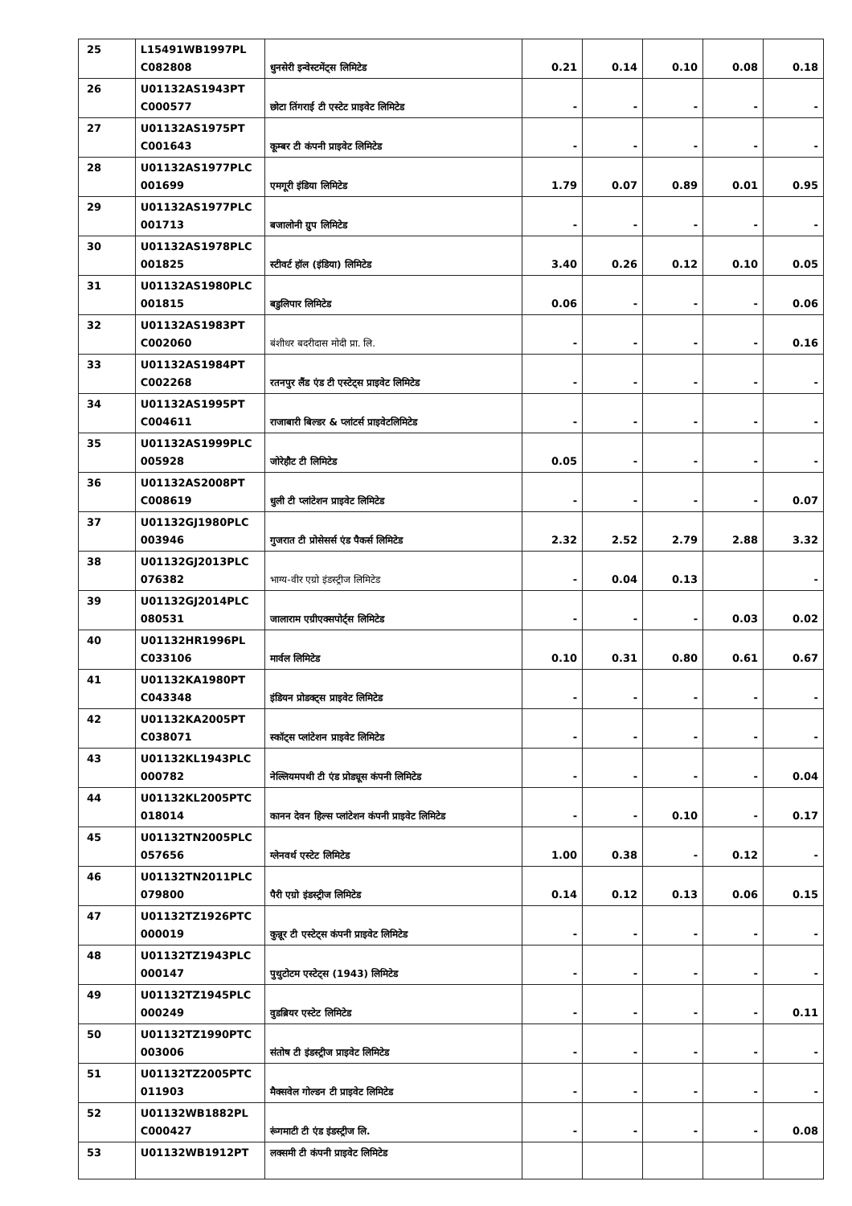| 25 | L15491WB1997PL C082808 | धुनसेरी इन्वेस्टमेंट्स लिमिटेड | 0.21 | 0.14 | 0.10 | 0.08 | 0.18 |
| 26 | U01132AS1943PT C000577 | छोटा तिंगराई टी एस्टेट प्राइवेट लिमिटेड | - | - | - | - | - |
| 27 | U01132AS1975PT C001643 | कूम्बर टी कंपनी प्राइवेट लिमिटेड | - | - | - | - | - |
| 28 | U01132AS1977PLC 001699 | एमगूरी इंडिया लिमिटेड | 1.79 | 0.07 | 0.89 | 0.01 | 0.95 |
| 29 | U01132AS1977PLC 001713 | बजालोनी ग्रुप लिमिटेड | - | - | - | - | - |
| 30 | U01132AS1978PLC 001825 | स्टीवर्ट हॉल (इंडिया) लिमिटेड | 3.40 | 0.26 | 0.12 | 0.10 | 0.05 |
| 31 | U01132AS1980PLC 001815 | बडुलिपार लिमिटेड | 0.06 | - | - | - | 0.06 |
| 32 | U01132AS1983PT C002060 | बंशीधर बदरीदास मोदी प्रा. लि. | - | - | - | - | 0.16 |
| 33 | U01132AS1984PT C002268 | रतनपुर लैंड एंड टी एस्टेट्स प्राइवेट लिमिटेड | - | - | - | - | - |
| 34 | U01132AS1995PT C004611 | राजाबारी बिल्डर & प्लांटर्स प्राइवेटलिमिटेड | - | - | - | - | - |
| 35 | U01132AS1999PLC 005928 | जोरेहौट टी लिमिटेड | 0.05 | - | - | - | - |
| 36 | U01132AS2008PT C008619 | धुली टी प्लांटेशन प्राइवेट लिमिटेड | - | - | - | - | 0.07 |
| 37 | U01132GJ1980PLC 003946 | गुजरात टी प्रोसेसर्स एंड पैकर्स लिमिटेड | 2.32 | 2.52 | 2.79 | 2.88 | 3.32 |
| 38 | U01132GJ2013PLC 076382 | भाग्य-वीर एग्रो इंडस्ट्रीज लिमिटेड | - | 0.04 | 0.13 | | - |
| 39 | U01132GJ2014PLC 080531 | जालाराम एग्रीएक्सपोर्ट्स लिमिटेड | - | - | - | 0.03 | 0.02 |
| 40 | U01132HR1996PL C033106 | मार्वल लिमिटेड | 0.10 | 0.31 | 0.80 | 0.61 | 0.67 |
| 41 | U01132KA1980PT C043348 | इंडियन प्रोडक्ट्स प्राइवेट लिमिटेड | - | - | - | - | - |
| 42 | U01132KA2005PT C038071 | स्कॉट्स प्लांटेशन प्राइवेट लिमिटेड | - | - | - | - | - |
| 43 | U01132KL1943PLC 000782 | नेल्लियमपथी टी एंड प्रोड्यूस कंपनी लिमिटेड | - | - | - | - | 0.04 |
| 44 | U01132KL2005PTC 018014 | कानन देवन हिल्स प्लांटेशन कंपनी प्राइवेट लिमिटेड | - | - | 0.10 | - | 0.17 |
| 45 | U01132TN2005PLC 057656 | ग्लेनवर्थ एस्टेट लिमिटेड | 1.00 | 0.38 | - | 0.12 | - |
| 46 | U01132TN2011PLC 079800 | पैरी एग्रो इंडस्ट्रीज लिमिटेड | 0.14 | 0.12 | 0.13 | 0.06 | 0.15 |
| 47 | U01132TZ1926PTC 000019 | कुन्नूर टी एस्टेट्स कंपनी प्राइवेट लिमिटेड | - | - | - | - | - |
| 48 | U01132TZ1943PLC 000147 | पुथुटोटम एस्टेट्स (1943) लिमिटेड | - | - | - | - | - |
| 49 | U01132TZ1945PLC 000249 | वुडब्रियर एस्टेट लिमिटेड | - | - | - | - | 0.11 |
| 50 | U01132TZ1990PTC 003006 | संतोष टी इंडस्ट्रीज प्राइवेट लिमिटेड | - | - | - | - | - |
| 51 | U01132TZ2005PTC 011903 | मैक्सवेल गोल्डन टी प्राइवेट लिमिटेड | - | - | - | - | - |
| 52 | U01132WB1882PL C000427 | रूंगमाटी टी एंड इंडस्ट्रीज लि. | - | - | - | - | 0.08 |
| 53 | U01132WB1912PT | लक्समी टी कंपनी प्राइवेट लिमिटेड | | | | | |